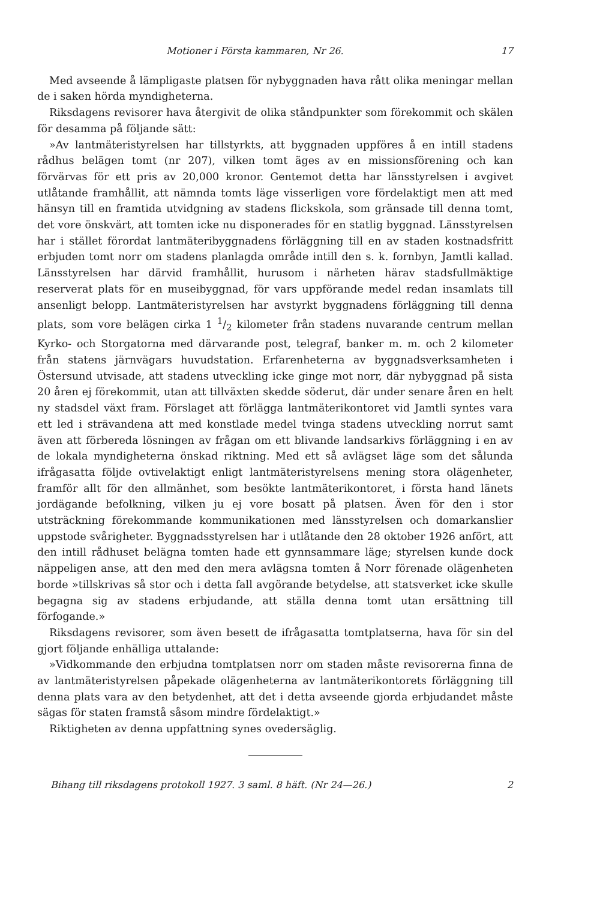Motioner i Första kammaren, Nr 26. 17
Med avseende å lämpligaste platsen för nybyggnaden hava rått olika meningar mellan de i saken hörda myndigheterna.
Riksdagens revisorer hava återgivit de olika ståndpunkter som förekommit och skälen för desamma på följande sätt:
»Av lantmäteristyrelsen har tillstyrkts, att byggnaden uppföres å en intill stadens rådhus belägen tomt (nr 207), vilken tomt äges av en missionsförening och kan förvärvas för ett pris av 20,000 kronor. Gentemot detta har länsstyrelsen i avgivet utlåtande framhållit, att nämnda tomts läge visserligen vore fördelaktigt men att med hänsyn till en framtida utvidgning av stadens flickskola, som gränsade till denna tomt, det vore önskvärt, att tomten icke nu disponerades för en statlig byggnad. Länsstyrelsen har i stället förordat lantmäteribyggnadens förläggning till en av staden kostnadsfritt erbjuden tomt norr om stadens planlagda område intill den s. k. fornbyn, Jamtli kallad. Länsstyrelsen har därvid framhållit, hurusom i närheten härav stadsfullmäktige reserverat plats för en museibyggnad, för vars uppförande medel redan insamlats till ansenligt belopp. Lantmäteristyrelsen har avstyrkt byggnadens förläggning till denna plats, som vore belägen cirka 1 1/2 kilometer från stadens nuvarande centrum mellan Kyrko- och Storgatorna med därvarande post, telegraf, banker m. m. och 2 kilometer från statens järnvägars huvudstation. Erfarenheterna av byggnadsverksamheten i Östersund utvisade, att stadens utveckling icke ginge mot norr, där nybyggnad på sista 20 åren ej förekommit, utan att tillväxten skedde söderut, där under senare åren en helt ny stadsdel växt fram. Förslaget att förlägga lantmäterikontoret vid Jamtli syntes vara ett led i strävandena att med konstlade medel tvinga stadens utveckling norrut samt även att förbereda lösningen av frågan om ett blivande landsarkivs förläggning i en av de lokala myndigheterna önskad riktning. Med ett så avlägset läge som det sålunda ifrågasatta följde ovtivelaktigt enligt lantmäteristyrelsens mening stora olägenheter, framför allt för den allmänhet, som besökte lantmäterikontoret, i första hand länets jordägande befolkning, vilken ju ej vore bosatt på platsen. Även för den i stor utsträckning förekommande kommunikationen med länsstyrelsen och domarkanslier uppstode svårigheter. Byggnadsstyrelsen har i utlåtande den 28 oktober 1926 anfört, att den intill rådhuset belägna tomten hade ett gynnsammare läge; styrelsen kunde dock näppeligen anse, att den med den mera avlägsna tomten å Norr förenade olägenheten borde »tillskrivas så stor och i detta fall avgörande betydelse, att statsverket icke skulle begagna sig av stadens erbjudande, att ställa denna tomt utan ersättning till förfogande.»
Riksdagens revisorer, som även besett de ifrågasatta tomtplatserna, hava för sin del gjort följande enhälliga uttalande:
»Vidkommande den erbjudna tomtplatsen norr om staden måste revisorerna finna de av lantmäteristyrelsen påpekade olägenheterna av lantmäterikontorets förläggning till denna plats vara av den betydenhet, att det i detta avseende gjorda erbjudandet måste sägas för staten framstå såsom mindre fördelaktigt.»
Riktigheten av denna uppfattning synes ovedersäglig.
Bihang till riksdagens protokoll 1927. 3 saml. 8 häft. (Nr 24—26.) 2